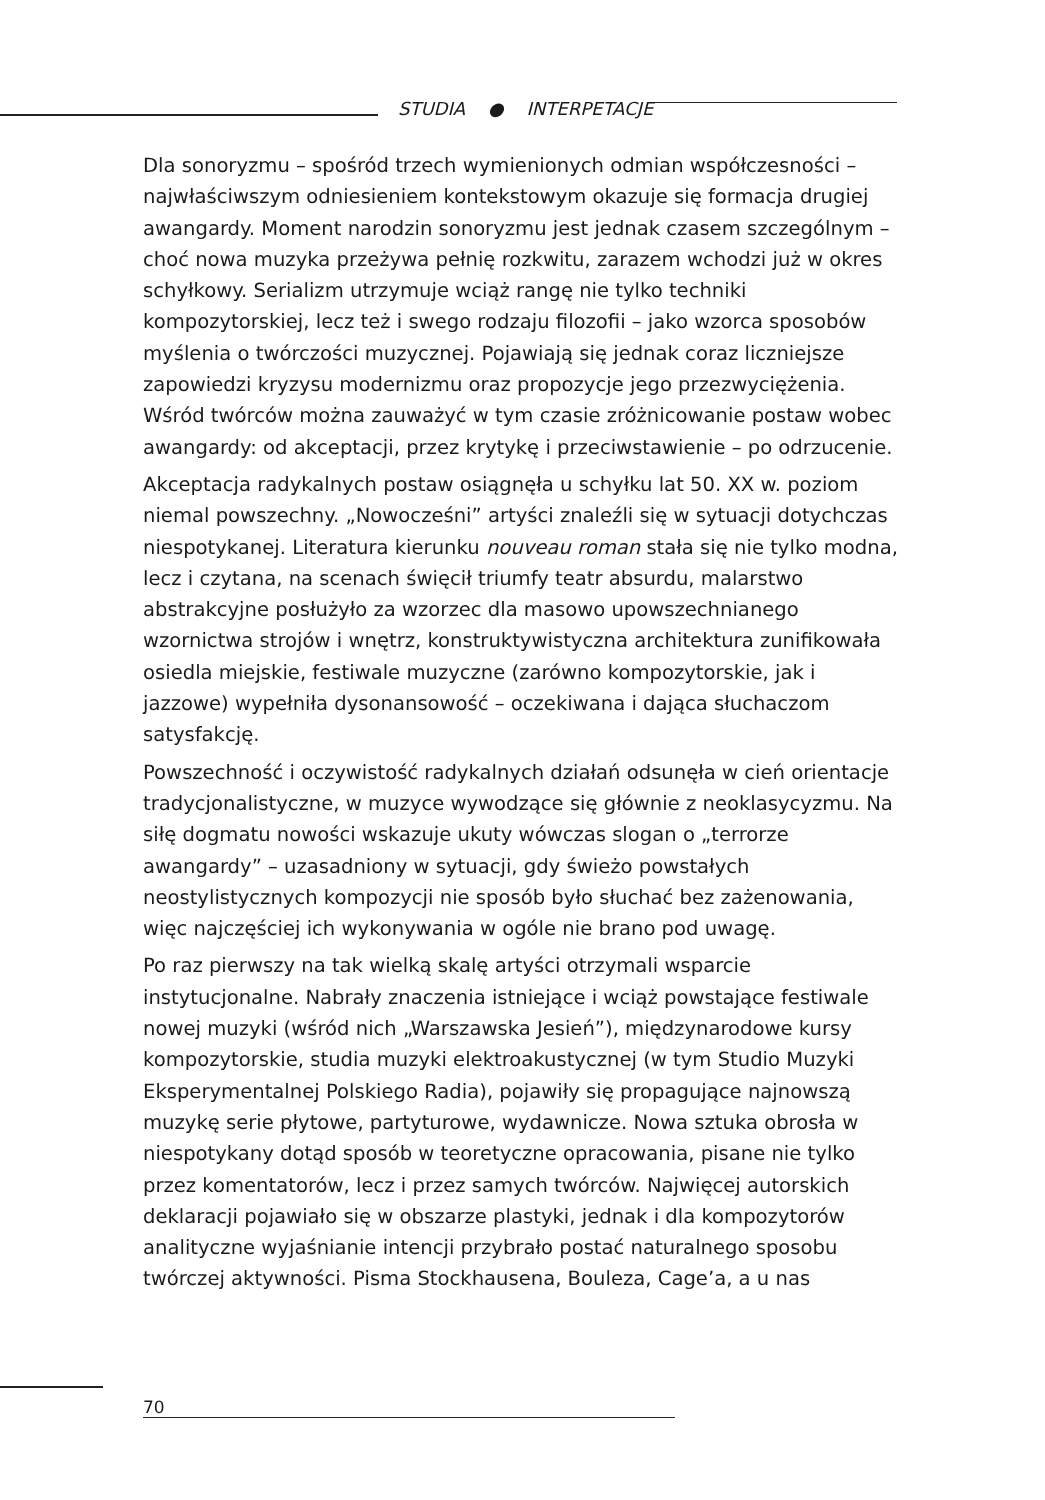STUDIA ● INTERPETACJE
Dla sonoryzmu – spośród trzech wymienionych odmian współczesności – najwłaściwszym odniesieniem kontekstowym okazuje się formacja drugiej awangardy. Moment narodzin sonoryzmu jest jednak czasem szczególnym – choć nowa muzyka przeżywa pełnię rozkwitu, zarazem wchodzi już w okres schyłkowy. Serializm utrzymuje wciąż rangę nie tylko techniki kompozytorskiej, lecz też i swego rodzaju filozofii – jako wzorca sposobów myślenia o twórczości muzycznej. Pojawiają się jednak coraz liczniejsze zapowiedzi kryzysu modernizmu oraz propozycje jego przezwyciężenia. Wśród twórców można zauważyć w tym czasie zróżnicowanie postaw wobec awangardy: od akceptacji, przez krytykę i przeciwstawienie – po odrzucenie.
Akceptacja radykalnych postaw osiągnęła u schyłku lat 50. XX w. poziom niemal powszechny. „Nowocześni” artyści znaleźli się w sytuacji dotychczas niespotykanej. Literatura kierunku nouveau roman stała się nie tylko modna, lecz i czytana, na scenach święcił triumfy teatr absurdu, malarstwo abstrakcyjne posłużyło za wzorzec dla masowo upowszechnianego wzornictwa strojów i wnętrz, konstruktywistyczna architektura zunifikowała osiedla miejskie, festiwale muzyczne (zarówno kompozytorskie, jak i jazzowe) wypełniła dysonansowość – oczekiwana i dająca słuchaczom satysfakcję.
Powszechność i oczywistość radykalnych działań odsunęła w cień orientacje tradycjonalistyczne, w muzyce wywodzące się głównie z neoklasycyzmu. Na siłę dogmatu nowości wskazuje ukuty wówczas slogan o „terrorze awangardy” – uzasadniony w sytuacji, gdy świeżo powstałych neostylistycznych kompozycji nie sposób było słuchać bez zażenowania, więc najczęściej ich wykonywania w ogóle nie brano pod uwagę.
Po raz pierwszy na tak wielką skalę artyści otrzymali wsparcie instytucjonalne. Nabrały znaczenia istniejące i wciąż powstające festiwale nowej muzyki (wśród nich „Warszawska Jesień”), międzynarodowe kursy kompozytorskie, studia muzyki elektroakustycznej (w tym Studio Muzyki Eksperymentalnej Polskiego Radia), pojawiły się propagujące najnowszą muzykę serie płytowe, partyturowe, wydawnicze. Nowa sztuka obrosła w niespotykany dotąd sposób w teoretyczne opracowania, pisane nie tylko przez komentatorów, lecz i przez samych twórców. Najwięcej autorskich deklaracji pojawiało się w obszarze plastyki, jednak i dla kompozytorów analityczne wyjaśnianie intencji przybrało postać naturalnego sposobu twórczej aktywności. Pisma Stockhausena, Bouleza, Cage’a, a u nas
70